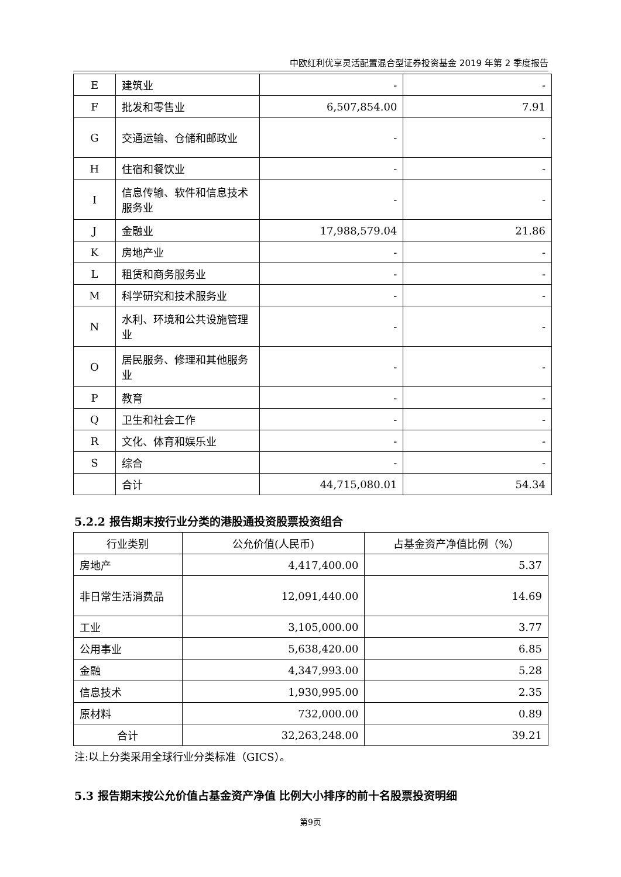中欧红利优享灵活配置混合型证券投资基金 2019 年第 2 季度报告
| E | 建筑业 | - | - |
| F | 批发和零售业 | 6,507,854.00 | 7.91 |
| G | 交通运输、仓储和邮政业 | - | - |
| H | 住宿和餐饮业 | - | - |
| I | 信息传输、软件和信息技术服务业 | - | - |
| J | 金融业 | 17,988,579.04 | 21.86 |
| K | 房地产业 | - | - |
| L | 租赁和商务服务业 | - | - |
| M | 科学研究和技术服务业 | - | - |
| N | 水利、环境和公共设施管理业 | - | - |
| O | 居民服务、修理和其他服务业 | - | - |
| P | 教育 | - | - |
| Q | 卫生和社会工作 | - | - |
| R | 文化、体育和娱乐业 | - | - |
| S | 综合 | - | - |
| | 合计 | 44,715,080.01 | 54.34 |
5.2.2 报告期末按行业分类的港股通投资股票投资组合
| 行业类别 | 公允价值(人民币) | 占基金资产净值比例（%） |
| --- | --- | --- |
| 房地产 | 4,417,400.00 | 5.37 |
| 非日常生活消费品 | 12,091,440.00 | 14.69 |
| 工业 | 3,105,000.00 | 3.77 |
| 公用事业 | 5,638,420.00 | 6.85 |
| 金融 | 4,347,993.00 | 5.28 |
| 信息技术 | 1,930,995.00 | 2.35 |
| 原材料 | 732,000.00 | 0.89 |
| 合计 | 32,263,248.00 | 39.21 |
注:以上分类采用全球行业分类标准（GICS）。
5.3 报告期末按公允价值占基金资产净值 比例大小排序的前十名股票投资明细
第9页